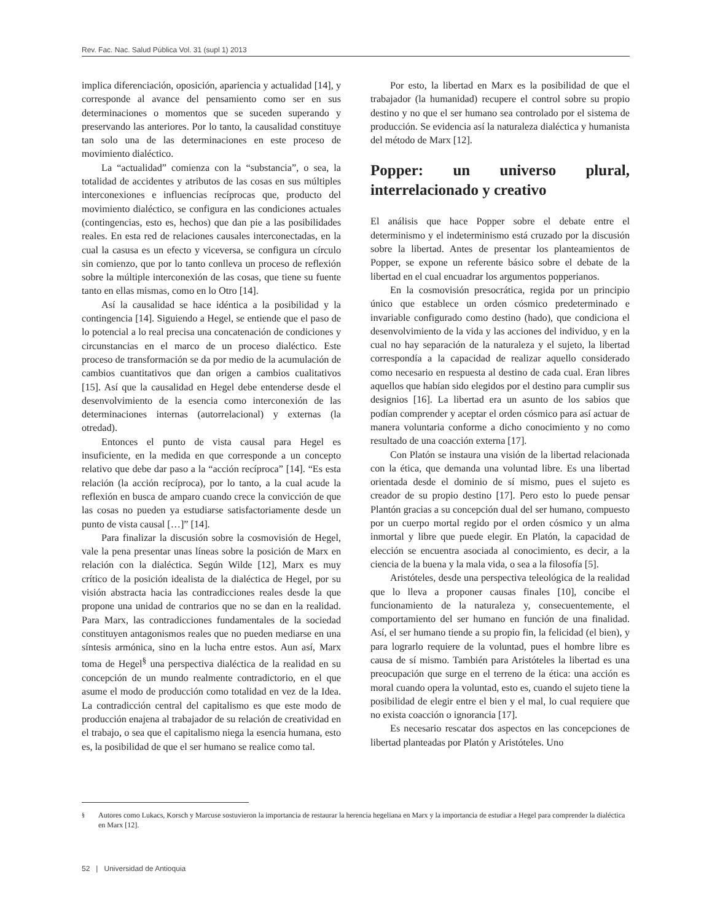Rev. Fac. Nac. Salud Pública Vol. 31 (supl 1) 2013
implica diferenciación, oposición, apariencia y actualidad [14], y corresponde al avance del pensamiento como ser en sus determinaciones o momentos que se suceden superando y preservando las anteriores. Por lo tanto, la causalidad constituye tan solo una de las determinaciones en este proceso de movimiento dialéctico.
La “actualidad” comienza con la “substancia”, o sea, la totalidad de accidentes y atributos de las cosas en sus múltiples interconexiones e influencias recíprocas que, producto del movimiento dialéctico, se configura en las condiciones actuales (contingencias, esto es, hechos) que dan pie a las posibilidades reales. En esta red de relaciones causales interconectadas, en la cual la casusa es un efecto y viceversa, se configura un círculo sin comienzo, que por lo tanto conlleva un proceso de reflexión sobre la múltiple interconexión de las cosas, que tiene su fuente tanto en ellas mismas, como en lo Otro [14].
Así la causalidad se hace idéntica a la posibilidad y la contingencia [14]. Siguiendo a Hegel, se entiende que el paso de lo potencial a lo real precisa una concatenación de condiciones y circunstancias en el marco de un proceso dialéctico. Este proceso de transformación se da por medio de la acumulación de cambios cuantitativos que dan origen a cambios cualitativos [15]. Así que la causalidad en Hegel debe entenderse desde el desenvolvimiento de la esencia como interconexión de las determinaciones internas (autorrelacional) y externas (la otredad).
Entonces el punto de vista causal para Hegel es insuficiente, en la medida en que corresponde a un concepto relativo que debe dar paso a la “acción recíproca” [14]. “Es esta relación (la acción recíproca), por lo tanto, a la cual acude la reflexión en busca de amparo cuando crece la convicción de que las cosas no pueden ya estudiarse satisfactoriamente desde un punto de vista causal […]” [14].
Para finalizar la discusión sobre la cosmovisión de Hegel, vale la pena presentar unas líneas sobre la posición de Marx en relación con la dialéctica. Según Wilde [12], Marx es muy crítico de la posición idealista de la dialéctica de Hegel, por su visión abstracta hacia las contradicciones reales desde la que propone una unidad de contrarios que no se dan en la realidad. Para Marx, las contradicciones fundamentales de la sociedad constituyen antagonismos reales que no pueden mediarse en una síntesis armónica, sino en la lucha entre estos. Aun así, Marx toma de Hegel<sup>§</sup> una perspectiva dialéctica de la realidad en su concepción de un mundo realmente contradictorio, en el que asume el modo de producción como totalidad en vez de la Idea. La contradicción central del capitalismo es que este modo de producción enajena al trabajador de su relación de creatividad en el trabajo, o sea que el capitalismo niega la esencia humana, esto es, la posibilidad de que el ser humano se realice como tal.
Por esto, la libertad en Marx es la posibilidad de que el trabajador (la humanidad) recupere el control sobre su propio destino y no que el ser humano sea controlado por el sistema de producción. Se evidencia así la naturaleza dialéctica y humanista del método de Marx [12].
Popper: un universo plural, interrelacionado y creativo
El análisis que hace Popper sobre el debate entre el determinismo y el indeterminismo está cruzado por la discusión sobre la libertad. Antes de presentar los planteamientos de Popper, se expone un referente básico sobre el debate de la libertad en el cual encuadrar los argumentos popperianos.
En la cosmovisión presocrática, regida por un principio único que establece un orden cósmico predeterminado e invariable configurado como destino (hado), que condiciona el desenvolvimiento de la vida y las acciones del individuo, y en la cual no hay separación de la naturaleza y el sujeto, la libertad correspondía a la capacidad de realizar aquello considerado como necesario en respuesta al destino de cada cual. Eran libres aquellos que habían sido elegidos por el destino para cumplir sus designios [16]. La libertad era un asunto de los sabios que podían comprender y aceptar el orden cósmico para así actuar de manera voluntaria conforme a dicho conocimiento y no como resultado de una coacción externa [17].
Con Platón se instaura una visión de la libertad relacionada con la ética, que demanda una voluntad libre. Es una libertad orientada desde el dominio de sí mismo, pues el sujeto es creador de su propio destino [17]. Pero esto lo puede pensar Plantón gracias a su concepción dual del ser humano, compuesto por un cuerpo mortal regido por el orden cósmico y un alma inmortal y libre que puede elegir. En Platón, la capacidad de elección se encuentra asociada al conocimiento, es decir, a la ciencia de la buena y la mala vida, o sea a la filosofía [5].
Aristóteles, desde una perspectiva teleológica de la realidad que lo lleva a proponer causas finales [10], concibe el funcionamiento de la naturaleza y, consecuentemente, el comportamiento del ser humano en función de una finalidad. Así, el ser humano tiende a su propio fin, la felicidad (el bien), y para lograrlo requiere de la voluntad, pues el hombre libre es causa de sí mismo. También para Aristóteles la libertad es una preocupación que surge en el terreno de la ética: una acción es moral cuando opera la voluntad, esto es, cuando el sujeto tiene la posibilidad de elegir entre el bien y el mal, lo cual requiere que no exista coacción o ignorancia [17].
Es necesario rescatar dos aspectos en las concepciones de libertad planteadas por Platón y Aristóteles. Uno
<sup>§</sup> Autores como Lukacs, Korsch y Marcuse sostuvieron la importancia de restaurar la herencia hegeliana en Marx y la importancia de estudiar a Hegel para comprender la dialéctica en Marx [12].
52 | Universidad de Antioquia